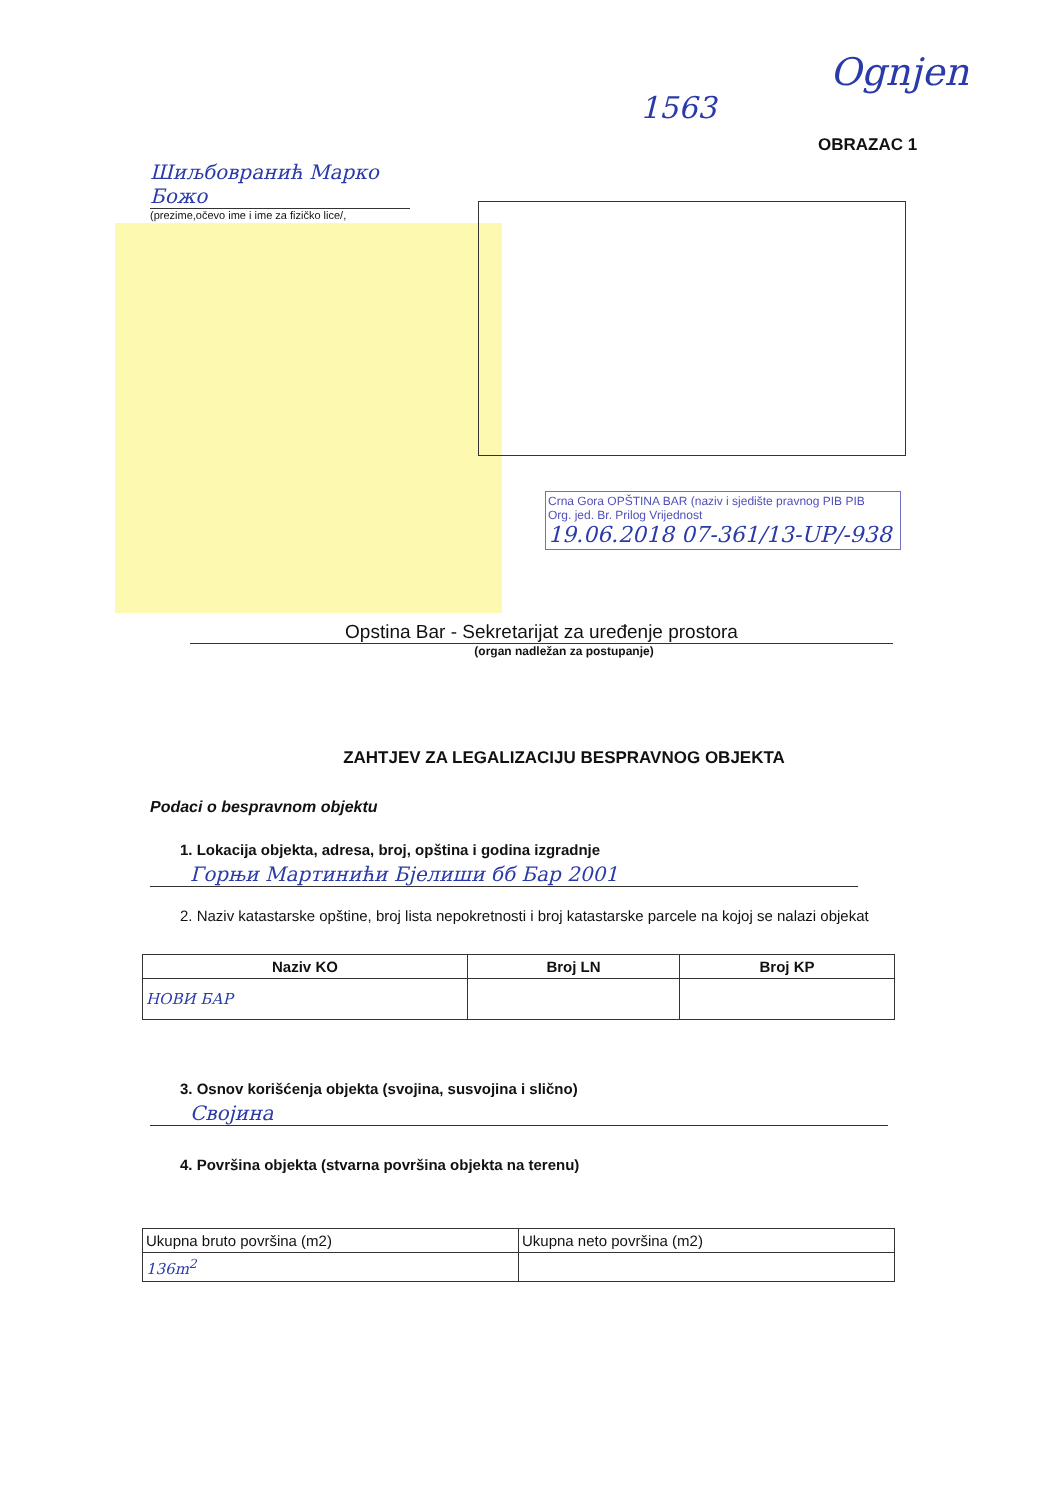1563
Ognjen
OBRAZAC 1
Шиљбовранић Марко Божо
(prezime,očevo ime i ime za fizičko lice/,
Crna Gora OPŠTINA BAR (naziv i sjedište pravnog PIB PIB
Org. jed. Br. Prilog Vrijednost
19.06.2018 07-361/13-UP/-938
Opstina Bar - Sekretarijat za uređenje prostora
(organ nadležan za postupanje)
ZAHTJEV ZA LEGALIZACIJU BESPRAVNOG OBJEKTA
Podaci o bespravnom objektu
1. Lokacija objekta, adresa, broj, opština i godina izgradnje
Горњи Мартинићи Бјелиши бб Бар 2001
2. Naziv katastarske opštine, broj lista nepokretnosti i broj katastarske parcele na kojoj se nalazi objekat
| Naziv KO | Broj LN | Broj KP |
| --- | --- | --- |
| НОВИ БАР | | |
3. Osnov korišćenja objekta (svojina, susvojina i slično)
Својина
4. Površina objekta (stvarna površina objekta na terenu)
| Ukupna bruto površina (m2) | Ukupna neto površina (m2) |
| 136m<sup>2</sup> | |